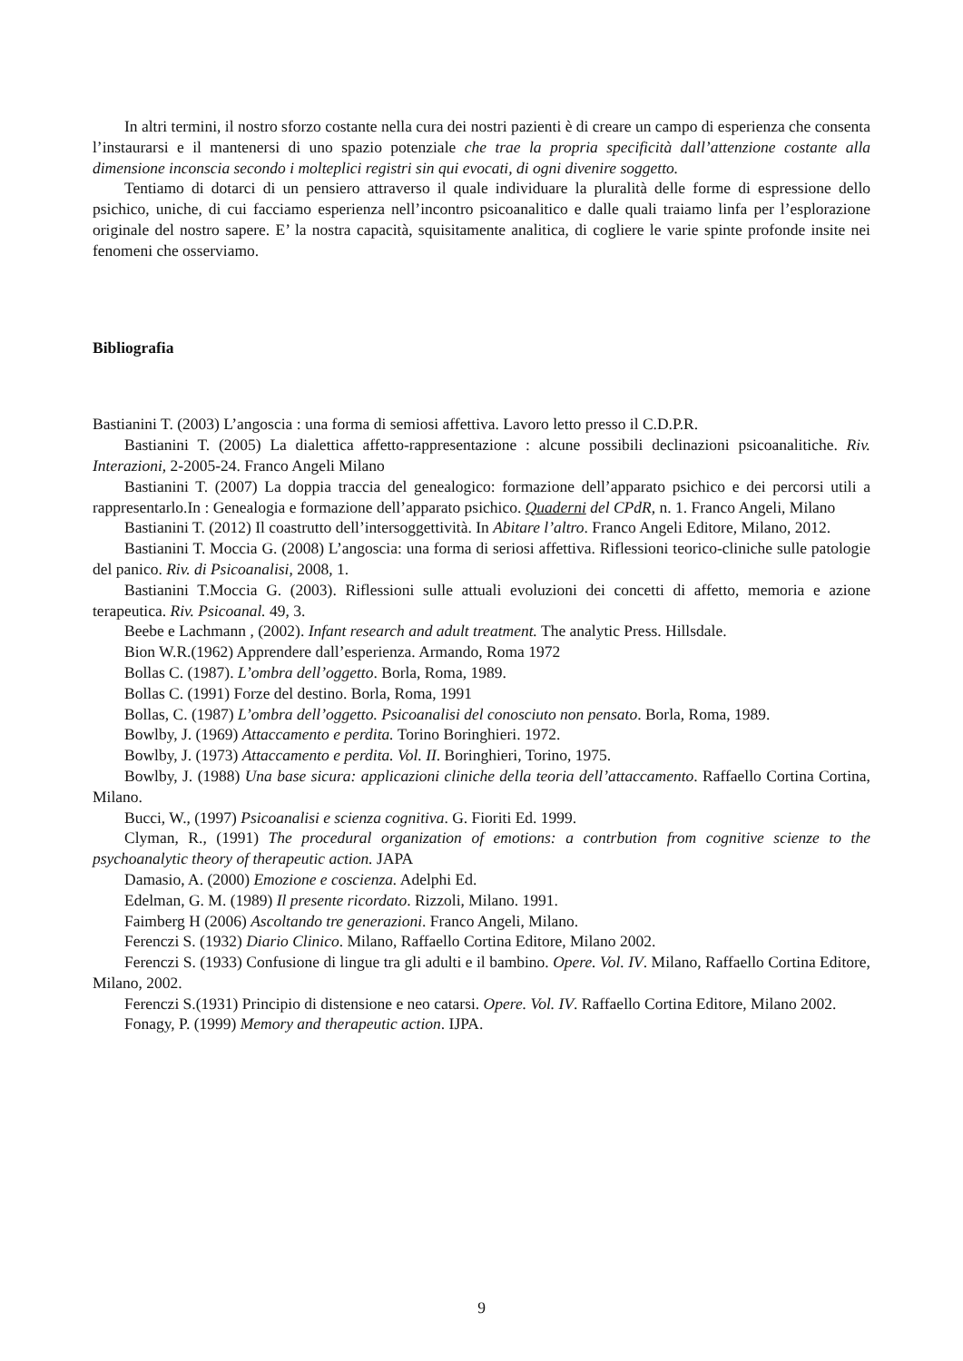In altri termini, il nostro sforzo costante nella cura dei nostri pazienti è di creare un campo di esperienza che consenta l’instaurarsi e il mantenersi di uno spazio potenziale che trae la propria specificità dall’attenzione costante alla dimensione inconscia secondo i molteplici registri sin qui evocati, di ogni divenire soggetto.
Tentiamo di dotarci di un pensiero attraverso il quale individuare la pluralità delle forme di espressione dello psichico, uniche, di cui facciamo esperienza nell’incontro psicoanalitico e dalle quali traiamo linfa per l’esplorazione originale del nostro sapere. E’ la nostra capacità, squisitamente analitica, di cogliere le varie spinte profonde insite nei fenomeni che osserviamo.
Bibliografia
Bastianini T. (2003) L’angoscia : una forma di semiosi affettiva. Lavoro letto presso il C.D.P.R.
Bastianini T. (2005) La dialettica affetto-rappresentazione : alcune possibili declinazioni psicoanalitiche. Riv. Interazioni, 2-2005-24. Franco Angeli Milano
Bastianini T. (2007) La doppia traccia del genealogico: formazione dell’apparato psichico e dei percorsi utili a rappresentarlo.In : Genealogia e formazione dell’apparato psichico. Quaderni del CPdR, n. 1. Franco Angeli, Milano
Bastianini T. (2012) Il coastrutto dell’intersoggettività. In Abitare l’altro. Franco Angeli Editore, Milano, 2012.
Bastianini T. Moccia G. (2008) L’angoscia: una forma di seriosi affettiva. Riflessioni teorico-cliniche sulle patologie del panico. Riv. di Psicoanalisi, 2008, 1.
Bastianini T.Moccia G. (2003). Riflessioni sulle attuali evoluzioni dei concetti di affetto, memoria e azione terapeutica. Riv. Psicoanal. 49, 3.
Beebe e Lachmann , (2002). Infant research and adult treatment. The analytic Press. Hillsdale.
Bion W.R.(1962) Apprendere dall’esperienza. Armando, Roma 1972
Bollas C. (1987). L’ombra dell’oggetto. Borla, Roma, 1989.
Bollas C. (1991) Forze del destino. Borla, Roma, 1991
Bollas, C. (1987) L’ombra dell’oggetto. Psicoanalisi del conosciuto non pensato. Borla, Roma, 1989.
Bowlby, J. (1969) Attaccamento e perdita. Torino Boringhieri. 1972.
Bowlby, J. (1973) Attaccamento e perdita. Vol. II. Boringhieri, Torino, 1975.
Bowlby, J. (1988) Una base sicura: applicazioni cliniche della teoria dell’attaccamento. Raffaello Cortina Cortina, Milano.
Bucci, W., (1997) Psicoanalisi e scienza cognitiva. G. Fioriti Ed. 1999.
Clyman, R., (1991) The procedural organization of emotions: a contrbution from cognitive scienze to the psychoanalytic theory of therapeutic action. JAPA
Damasio, A. (2000) Emozione e coscienza. Adelphi Ed.
Edelman, G. M. (1989) Il presente ricordato. Rizzoli, Milano. 1991.
Faimberg H (2006) Ascoltando tre generazioni. Franco Angeli, Milano.
Ferenczi S. (1932) Diario Clinico. Milano, Raffaello Cortina Editore, Milano 2002.
Ferenczi S. (1933) Confusione di lingue tra gli adulti e il bambino. Opere. Vol. IV. Milano, Raffaello Cortina Editore, Milano, 2002.
Ferenczi S.(1931) Principio di distensione e neo catarsi. Opere. Vol. IV. Raffaello Cortina Editore, Milano 2002.
Fonagy, P. (1999) Memory and therapeutic action. IJPA.
9